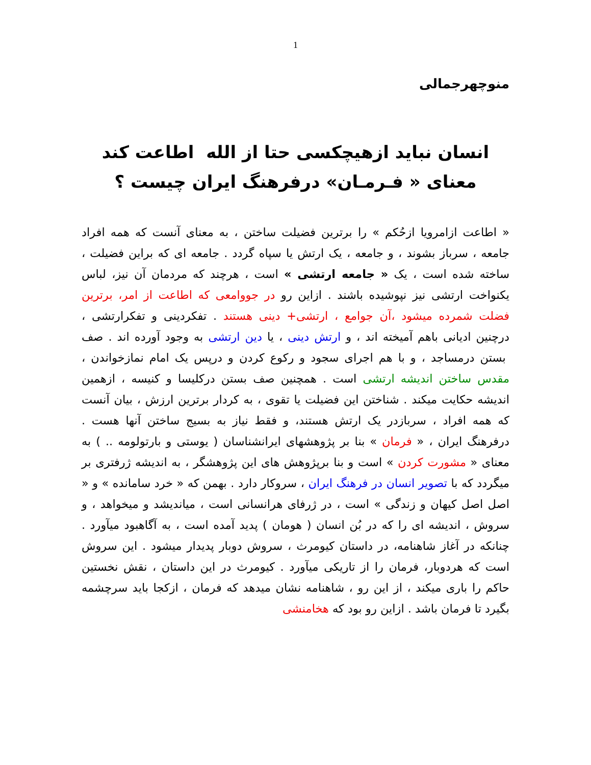1
منوچهرجمالی
انسان نباید ازهیچکسی حتا از الله اطاعت کند
معنای « فـرمـان» درفرهنگ ایران چیست ؟
« اطاعت ازامرویا ازحُکم » را برترین فضیلت ساختن ، به معنای آنست که همه افراد جامعه ، سرباز بشوند ، و جامعه ، یک ارتش یا سپاه گردد . جامعه ای که براین فضیلت ، ساخته شده است ، یک « جامعه ارتشی » است ، هرچند که مردمان آن نیز، لباس یکنواخت ارتشی نیز نپوشیده باشند . ازاین رو در جووامعی که اطاعت از امر، برترین فضلت شمرده میشود ،آن جوامع ، ارتشی+ دینی هستند . تفکردینی و تفکرارتشی ، درچنین ادیانی باهم آمیخته اند ، و ارتش دینی ، یا دین ارتشی به وجود آورده اند . صف بستن درمساجد ، و با هم اجرای سجود و رکوع کردن و درپس یک امام نمازخواندن ، مقدس ساختن اندیشه ارتشی است . همچنین صف بستن درکلیسا و کنیسه ، ازهمین اندیشه حکایت میکند . شناختن این فضیلت یا تقوی ، به کردار برترین ارزش ، بیان آنست که همه افراد ، سربازدر یک ارتش هستند، و فقط نیاز به بسیج ساختن آنها هست . درفرهنگ ایران ، « فرمان » بنا بر پژوهشهای ایرانشناسان ( یوستی و بارتولومه .. ) به معنای « مشورت کردن » است و بنا برپژوهش های این پژوهشگر ، به اندیشه ژرفتری بر میگردد که با تصویر انسان در فرهنگ ایران ، سروکار دارد . بهمن که « خرد سامانده » و « اصل اصل کیهان و زندگی » است ، در ژرفای هرانسانی است ، میاندیشد و میخواهد ، و سروش ، اندیشه ای را که در بُن انسان ( هومان ) پدید آمده است ، به آگاهبود میآورد . چنانکه در آغاز شاهنامه، در داستان کیومرث ، سروش دوبار پدیدار میشود . این سروش است که هردوبار، فرمان را از تاریکی میآورد . کیومرث در این داستان ، نقش نخستین حاکم را باری میکند ، از این رو ، شاهنامه نشان میدهد که فرمان ، ازکجا باید سرچشمه بگیرد تا فرمان باشد . ازاین رو بود که هخامنشی